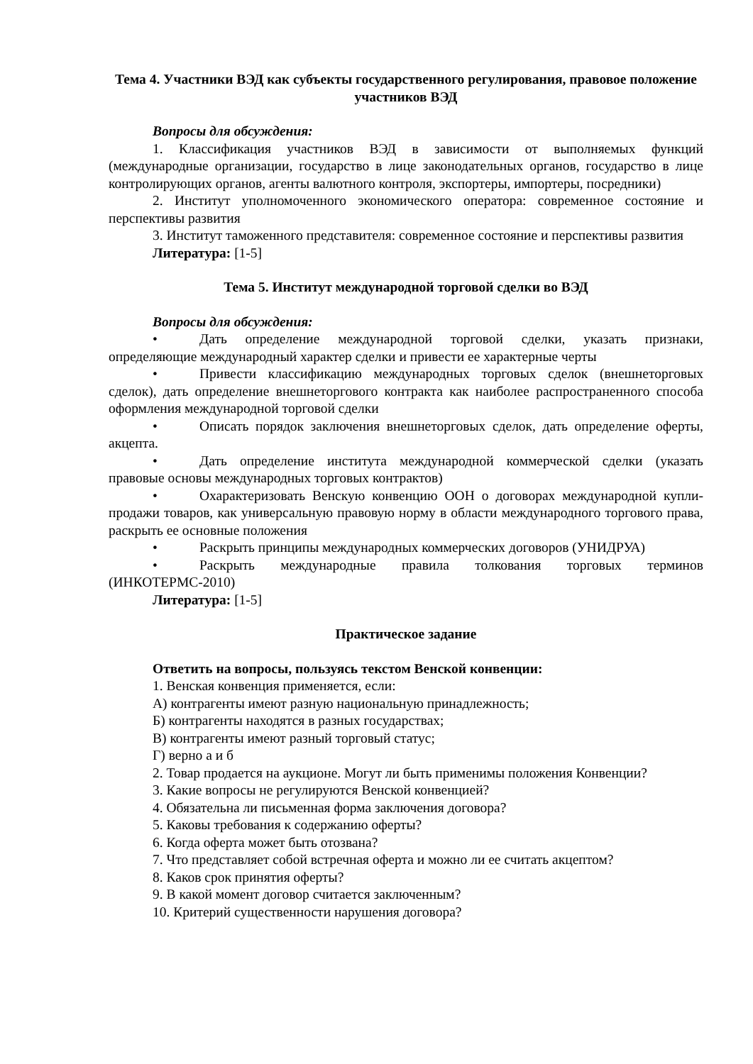Тема 4. Участники ВЭД как субъекты государственного регулирования, правовое положение участников ВЭД
Вопросы для обсуждения:
1. Классификация участников ВЭД в зависимости от выполняемых функций (международные организации, государство в лице законодательных органов, государство в лице контролирующих органов, агенты валютного контроля, экспортеры, импортеры, посредники)
2. Институт уполномоченного экономического оператора: современное состояние и перспективы развития
3. Институт таможенного представителя: современное состояние и перспективы развития
Литература: [1-5]
Тема 5. Институт международной торговой сделки во ВЭД
Вопросы для обсуждения:
• Дать определение международной торговой сделки, указать признаки, определяющие международный характер сделки и привести ее характерные черты
• Привести классификацию международных торговых сделок (внешнеторговых сделок), дать определение внешнеторгового контракта как наиболее распространенного способа оформления международной торговой сделки
• Описать порядок заключения внешнеторговых сделок, дать определение оферты, акцепта.
• Дать определение института международной коммерческой сделки (указать правовые основы международных торговых контрактов)
• Охарактеризовать Венскую конвенцию ООН о договорах международной купли-продажи товаров, как универсальную правовую норму в области международного торгового права, раскрыть ее основные положения
• Раскрыть принципы международных коммерческих договоров (УНИДРУА)
• Раскрыть международные правила толкования торговых терминов (ИНКОТЕРМС-2010)
Литература: [1-5]
Практическое задание
Ответить на вопросы, пользуясь текстом Венской конвенции:
1. Венская конвенция применяется, если:
А) контрагенты имеют разную национальную принадлежность;
Б) контрагенты находятся в разных государствах;
В) контрагенты имеют разный торговый статус;
Г) верно а и б
2. Товар продается на аукционе. Могут ли быть применимы положения Конвенции?
3. Какие вопросы не регулируются Венской конвенцией?
4. Обязательна ли письменная форма заключения договора?
5. Каковы требования к содержанию оферты?
6. Когда оферта может быть отозвана?
7. Что представляет собой встречная оферта и можно ли ее считать акцептом?
8. Каков срок принятия оферты?
9. В какой момент договор считается заключенным?
10. Критерий существенности нарушения договора?